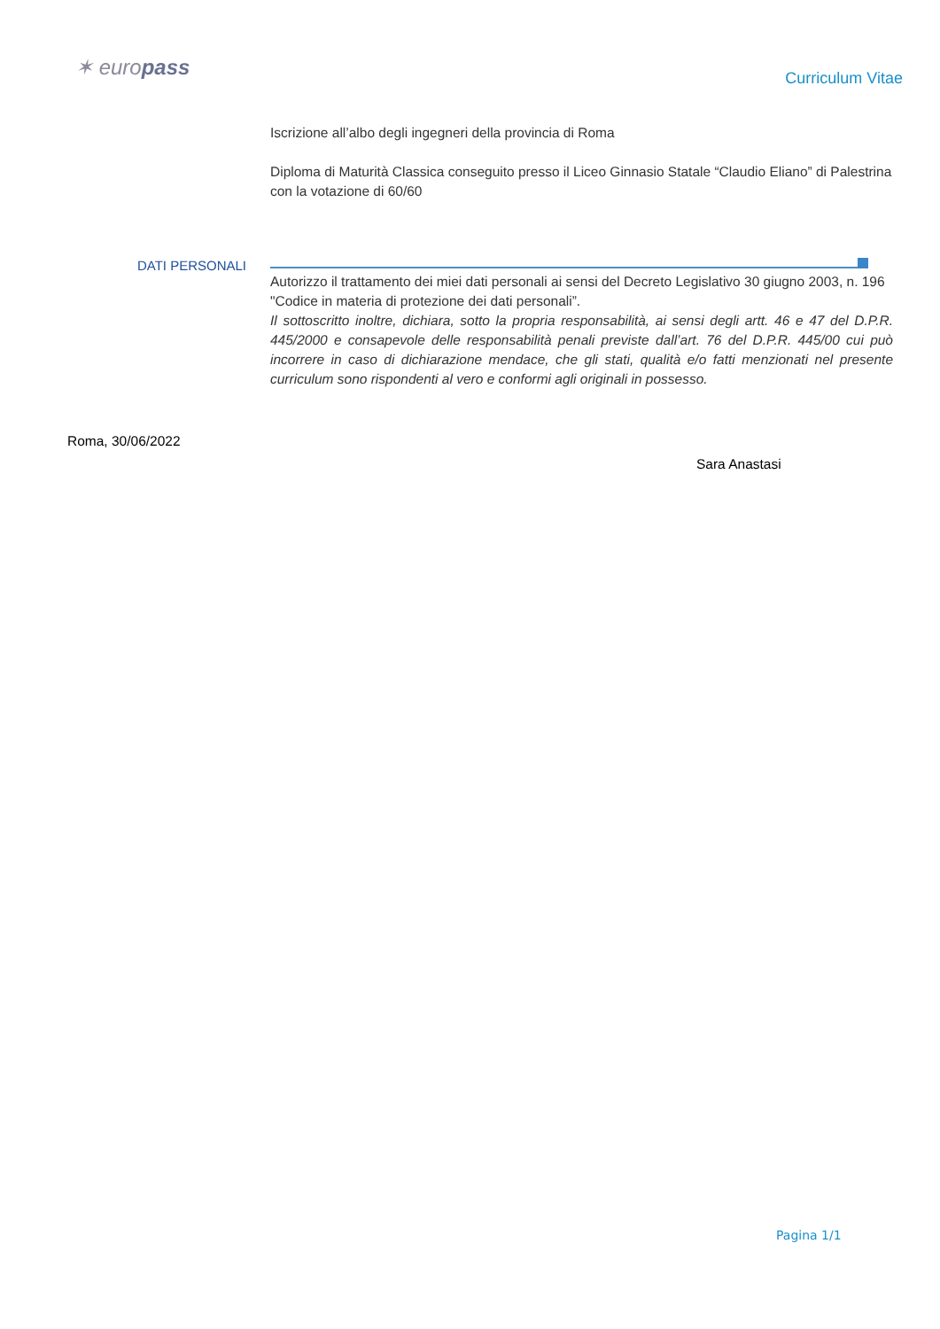✶ europass
Curriculum Vitae
Iscrizione all’albo degli ingegneri della provincia di Roma
Diploma di Maturità Classica conseguito presso il Liceo Ginnasio Statale “Claudio Eliano” di Palestrina con la votazione di 60/60
DATI PERSONALI
Autorizzo il trattamento dei miei dati personali ai sensi del Decreto Legislativo 30 giugno 2003, n. 196 "Codice in materia di protezione dei dati personali”.
Il sottoscritto inoltre, dichiara, sotto la propria responsabilità, ai sensi degli artt. 46 e 47 del D.P.R. 445/2000 e consapevole delle responsabilità penali previste dall’art. 76 del D.P.R. 445/00 cui può incorrere in caso di dichiarazione mendace, che gli stati, qualità e/o fatti menzionati nel presente curriculum sono rispondenti al vero e conformi agli originali in possesso.
Roma, 30/06/2022
Sara Anastasi
Pagina 1/1